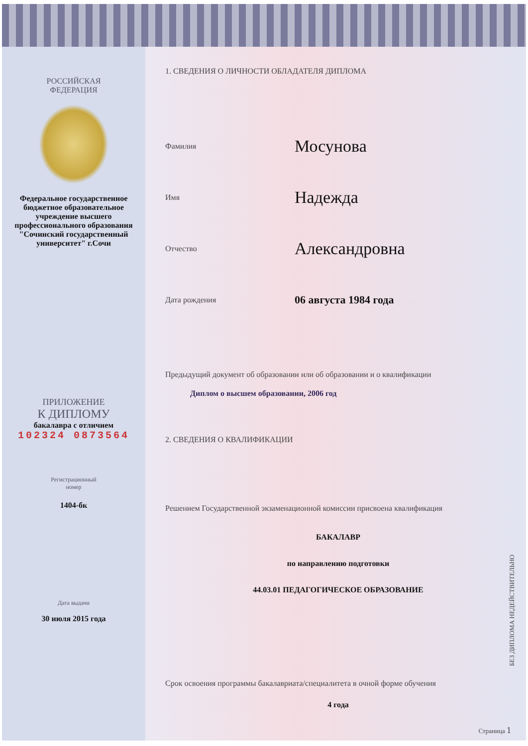РОССИЙСКАЯ
ФЕДЕРАЦИЯ
Федеральное государственное бюджетное образовательное учреждение высшего профессионального образования "Сочинский государственный университет" г.Сочи
ПРИЛОЖЕНИЕ
К ДИПЛОМУ
бакалавра с отличием
102324 0873564
Регистрационный
номер
1404-бк
Дата выдачи
30 июля 2015 года
1. СВЕДЕНИЯ О ЛИЧНОСТИ ОБЛАДАТЕЛЯ ДИПЛОМА
Фамилия Мосунова
Имя Надежда
Отчество Александровна
Дата рождения 06 августа 1984 года
Предыдущий документ об образовании или об образовании и о квалификации
Диплом о высшем образовании, 2006 год
2. СВЕДЕНИЯ О КВАЛИФИКАЦИИ
Решением Государственной экзаменационной комиссии присвоена квалификация
БАКАЛАВР
по направлению подготовки
44.03.01 ПЕДАГОГИЧЕСКОЕ ОБРАЗОВАНИЕ
Срок освоения программы бакалавриата/специалитета в очной форме обучения
4 года
БЕЗ ДИПЛОМА НЕДЕЙСТВИТЕЛЬНО
Страница 1